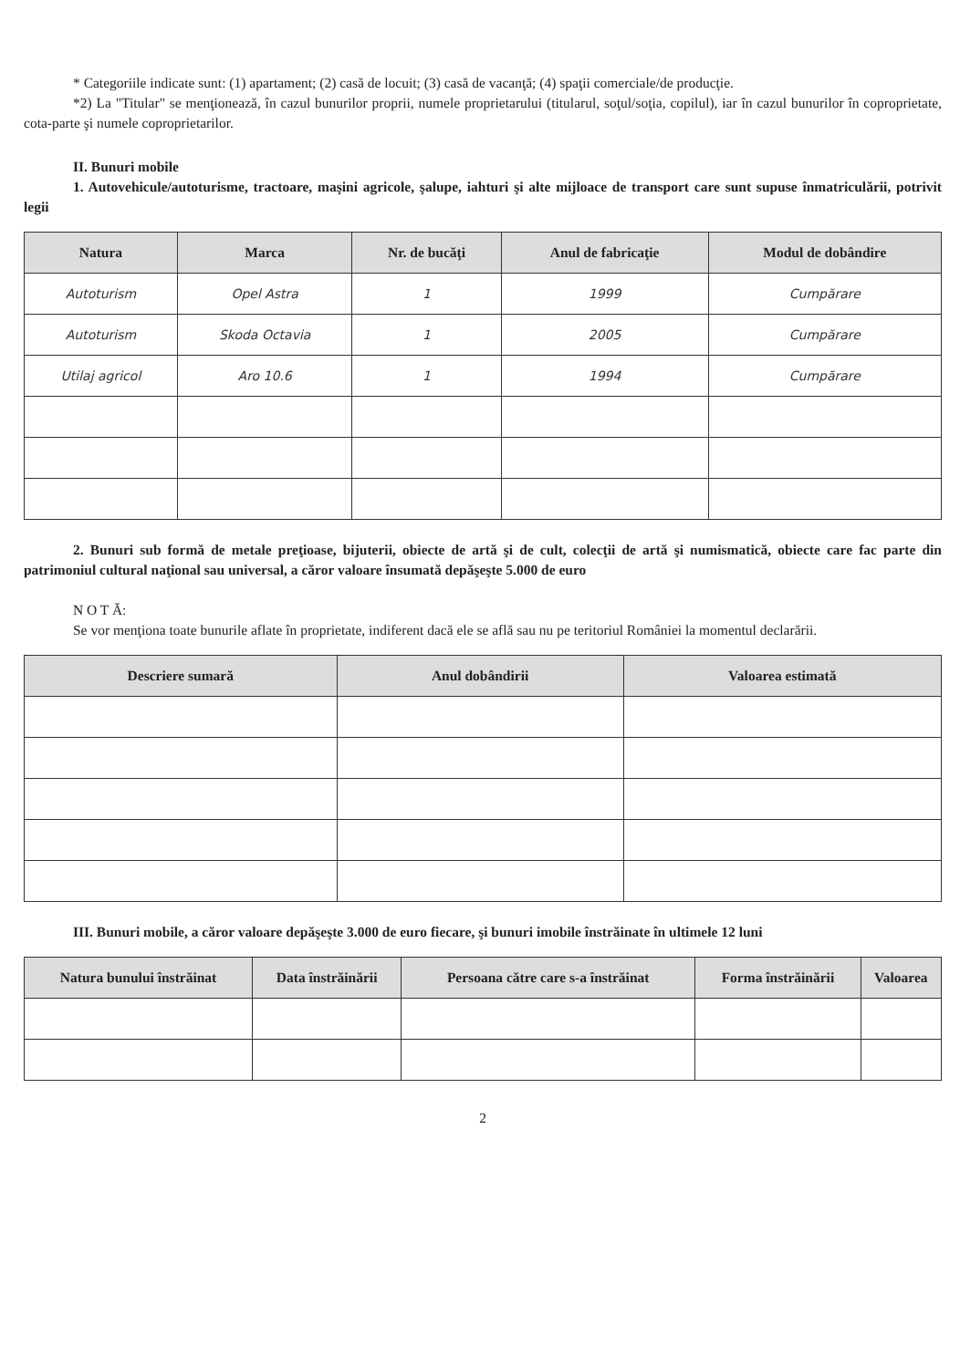* Categoriile indicate sunt: (1) apartament; (2) casă de locuit; (3) casă de vacanţă; (4) spaţii comerciale/de producţie.
*2) La "Titular" se menţionează, în cazul bunurilor proprii, numele proprietarului (titularul, soţul/soţia, copilul), iar în cazul bunurilor în coproprietate, cota-parte şi numele coproprietarilor.
II. Bunuri mobile
1. Autovehicule/autoturisme, tractoare, maşini agricole, şalupe, iahturi şi alte mijloace de transport care sunt supuse înmatriculării, potrivit legii
| Natura | Marca | Nr. de bucăţi | Anul de fabricaţie | Modul de dobândire |
| --- | --- | --- | --- | --- |
| Autoturism | Opel Astra | 1 | 1999 | Cumpărare |
| Autoturism | Skoda Octavia | 1 | 2005 | Cumpărare |
| Utilaj agricol | Aro 10.6 | 1 | 1994 | Cumpărare |
2. Bunuri sub formă de metale preţioase, bijuterii, obiecte de artă şi de cult, colecţii de artă şi numismatică, obiecte care fac parte din patrimoniul cultural naţional sau universal, a căror valoare însumată depăşeşte 5.000 de euro
N O T Ă:
Se vor menţiona toate bunurile aflate în proprietate, indiferent dacă ele se află sau nu pe teritoriul României la momentul declarării.
| Descriere sumară | Anul dobândirii | Valoarea estimată |
| --- | --- | --- |
III. Bunuri mobile, a căror valoare depăşeşte 3.000 de euro fiecare, şi bunuri imobile înstrăinate în ultimele 12 luni
| Natura bunului înstrăinat | Data înstrăinării | Persoana către care s-a înstrăinat | Forma înstrăinării | Valoarea |
| --- | --- | --- | --- | --- |
2